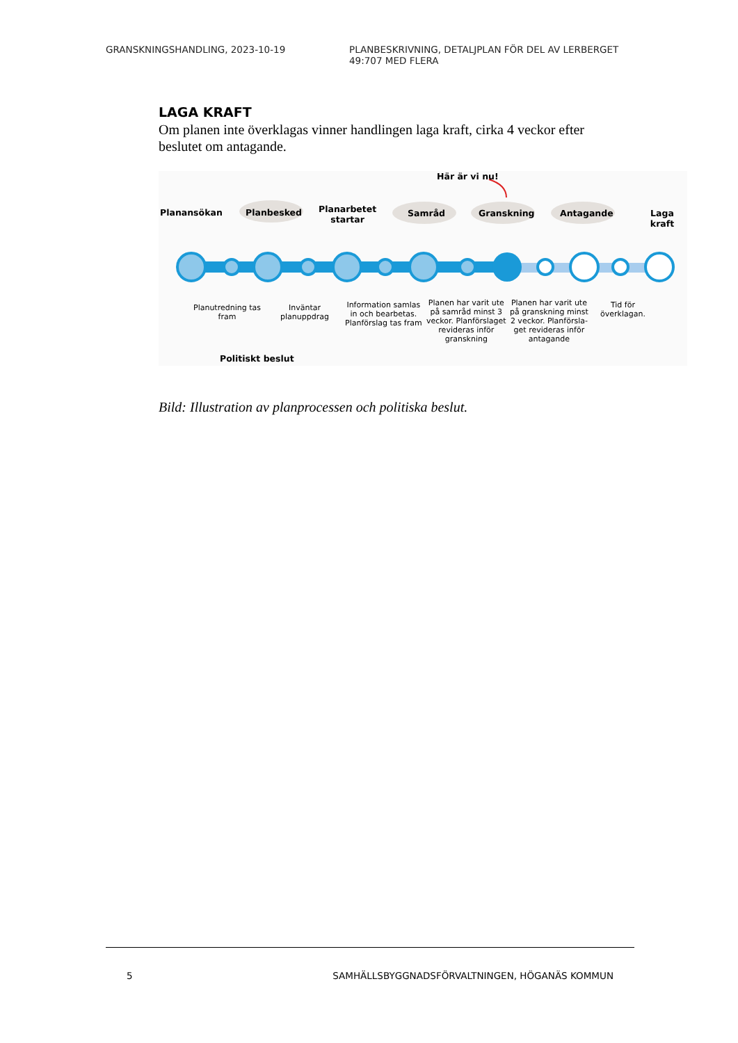GRANSKNINGSHANDLING, 2023-10-19 PLANBESKRIVNING, DETALJPLAN FÖR DEL AV LERBERGET 49:707 MED FLERA
LAGA KRAFT
Om planen inte överklagas vinner handlingen laga kraft, cirka 4 veckor efter beslutet om antagande.
Här är vi nu!
Planansökan Planbesked
Planarbetet
startar
Samråd Granskning Antagande Laga kraft
Planutredning tas
fram
Inväntar
planuppdrag
Information samlas
in och bearbetas.
Planförslag tas fram
Planen har varit ute
på samråd minst 3
veckor. Planförslaget
revideras inför
granskning
Planen har varit ute
på granskning minst
2 veckor. Planförsla-
get revideras inför
antagande
Tid för
överklagan.
Politiskt beslut
Bild: Illustration av planprocessen och politiska beslut.
5 SAMHÄLLSBYGGNADSFÖRVALTNINGEN, HÖGANÄS KOMMUN